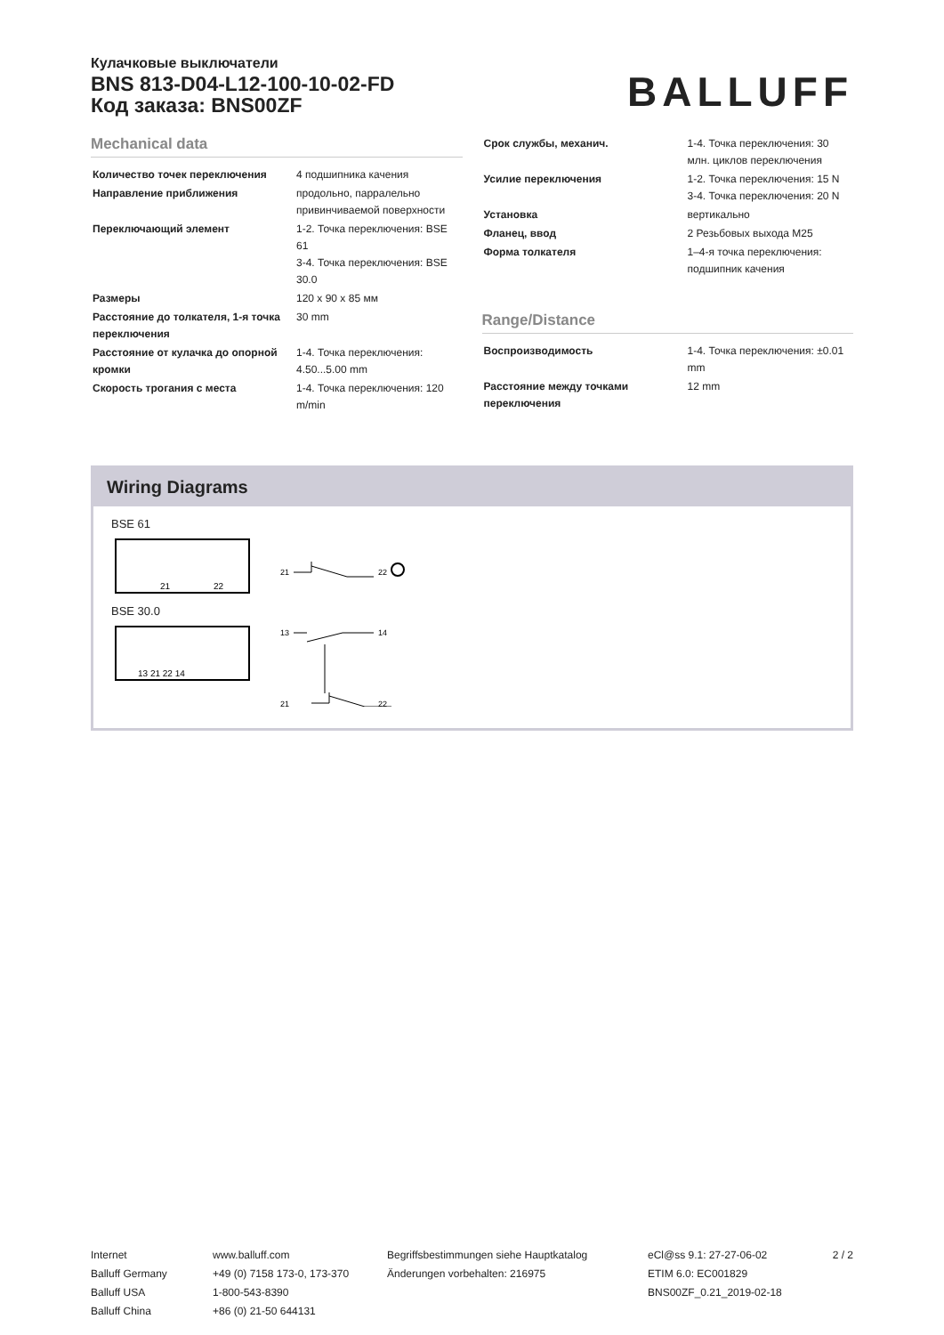Кулачковые выключатели
BNS 813-D04-L12-100-10-02-FD
Код заказа: BNS00ZF
BALLUFF
Mechanical data
| Количество точек переключения | 4 подшипника качения |
| Направление приближения | продольно, парралельно привинчиваемой поверхности |
| Переключающий элемент | 1-2. Точка переключения: BSE 61 3-4. Точка переключения: BSE 30.0 |
| Размеры | 120 x 90 x 85 мм |
| Расстояние до толкателя, 1-я точка переключения | 30 mm |
| Расстояние от кулачка до опорной кромки | 1-4. Точка переключения: 4.50...5.00 mm |
| Скорость трогания с места | 1-4. Точка переключения: 120 m/min |
| Срок службы, механич. | 1-4. Точка переключения: 30 млн. циклов переключения |
| Усилие переключения | 1-2. Точка переключения: 15 N 3-4. Точка переключения: 20 N |
| Установка | вертикально |
| Фланец, ввод | 2 Резьбовых выхода M25 |
| Форма толкателя | 1–4-я точка переключения: подшипник качения |
Range/Distance
| Воспроизводимость | 1-4. Точка переключения: ±0.01 mm |
| Расстояние между точками переключения | 12 mm |
Wiring Diagrams
BSE 61
21
22
21
22
BSE 30.0
13 21 22 14
13
14
21
22
Internet
Balluff Germany
Balluff USA
Balluff China
www.balluff.com
+49 (0) 7158 173-0, 173-370
1-800-543-8390
+86 (0) 21-50 644131
Begriffsbestimmungen siehe Hauptkatalog
Änderungen vorbehalten: 216975
eCl@ss 9.1: 27-27-06-02
ETIM 6.0: EC001829
BNS00ZF_0.21_2019-02-18
2 / 2